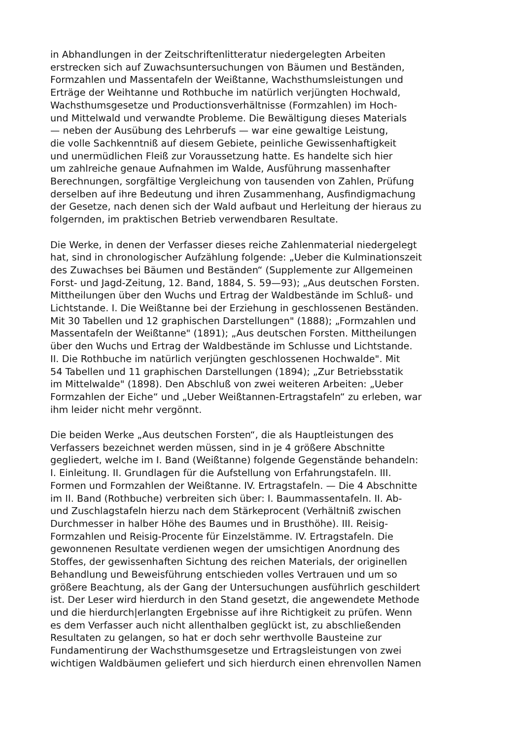in Abhandlungen in der Zeitschriftenlitteratur niedergelegten Arbeiten
erstrecken sich auf Zuwachsuntersuchungen von Bäumen und Beständen,
Formzahlen und Massentafeln der Weißtanne, Wachsthumsleistungen und
Erträge der Weihtanne und Rothbuche im natürlich verjüngten Hochwald,
Wachsthumsgesetze und Productionsverhältnisse (Formzahlen) im Hoch-
und Mittelwald und verwandte Probleme. Die Bewältigung dieses Materials
— neben der Ausübung des Lehrberufs — war eine gewaltige Leistung,
die volle Sachkenntniß auf diesem Gebiete, peinliche Gewissenhaftigkeit
und unermüdlichen Fleiß zur Voraussetzung hatte. Es handelte sich hier
um zahlreiche genaue Aufnahmen im Walde, Ausführung massenhafter
Berechnungen, sorgfältige Vergleichung von tausenden von Zahlen, Prüfung
derselben auf ihre Bedeutung und ihren Zusammenhang, Ausfindigmachung
der Gesetze, nach denen sich der Wald aufbaut und Herleitung der hieraus zu
folgernden, im praktischen Betrieb verwendbaren Resultate.
Die Werke, in denen der Verfasser dieses reiche Zahlenmaterial niedergelegt
hat, sind in chronologischer Aufzählung folgende: „Ueber die Kulminationszeit
des Zuwachses bei Bäumen und Beständen“ (Supplemente zur Allgemeinen
Forst- und Jagd-Zeitung, 12. Band, 1884, S. 59—93); „Aus deutschen Forsten.
Mittheilungen über den Wuchs und Ertrag der Waldbestände im Schluß- und
Lichtstande. I. Die Weißtanne bei der Erziehung in geschlossenen Beständen.
Mit 30 Tabellen und 12 graphischen Darstellungen" (1888); „Formzahlen und
Massentafeln der Weißtanne" (1891); „Aus deutschen Forsten. Mittheilungen
über den Wuchs und Ertrag der Waldbestände im Schlusse und Lichtstande.
II. Die Rothbuche im natürlich verjüngten geschlossenen Hochwalde". Mit
54 Tabellen und 11 graphischen Darstellungen (1894); „Zur Betriebsstatik
im Mittelwalde" (1898). Den Abschluß von zwei weiteren Arbeiten: „Ueber
Formzahlen der Eiche“ und „Ueber Weißtannen-Ertragstafeln“ zu erleben, war
ihm leider nicht mehr vergönnt.
Die beiden Werke „Aus deutschen Forsten“, die als Hauptleistungen des
Verfassers bezeichnet werden müssen, sind in je 4 größere Abschnitte
gegliedert, welche im I. Band (Weißtanne) folgende Gegenstände behandeln:
I. Einleitung. II. Grundlagen für die Aufstellung von Erfahrungstafeln. III.
Formen und Formzahlen der Weißtanne. IV. Ertragstafeln. — Die 4 Abschnitte
im II. Band (Rothbuche) verbreiten sich über: I. Baummassentafeln. II. Ab-
und Zuschlagstafeln hierzu nach dem Stärkeprocent (Verhältniß zwischen
Durchmesser in halber Höhe des Baumes und in Brusthöhe). III. Reisig-
Formzahlen und Reisig-Procente für Einzelstämme. IV. Ertragstafeln. Die
gewonnenen Resultate verdienen wegen der umsichtigen Anordnung des
Stoffes, der gewissenhaften Sichtung des reichen Materials, der originellen
Behandlung und Beweisführung entschieden volles Vertrauen und um so
größere Beachtung, als der Gang der Untersuchungen ausführlich geschildert
ist. Der Leser wird hierdurch in den Stand gesetzt, die angewendete Methode
und die hierdurch|erlangten Ergebnisse auf ihre Richtigkeit zu prüfen. Wenn
es dem Verfasser auch nicht allenthalben geglückt ist, zu abschließenden
Resultaten zu gelangen, so hat er doch sehr werthvolle Bausteine zur
Fundamentirung der Wachsthumsgesetze und Ertragsleistungen von zwei
wichtigen Waldbäumen geliefert und sich hierdurch einen ehrenvollen Namen